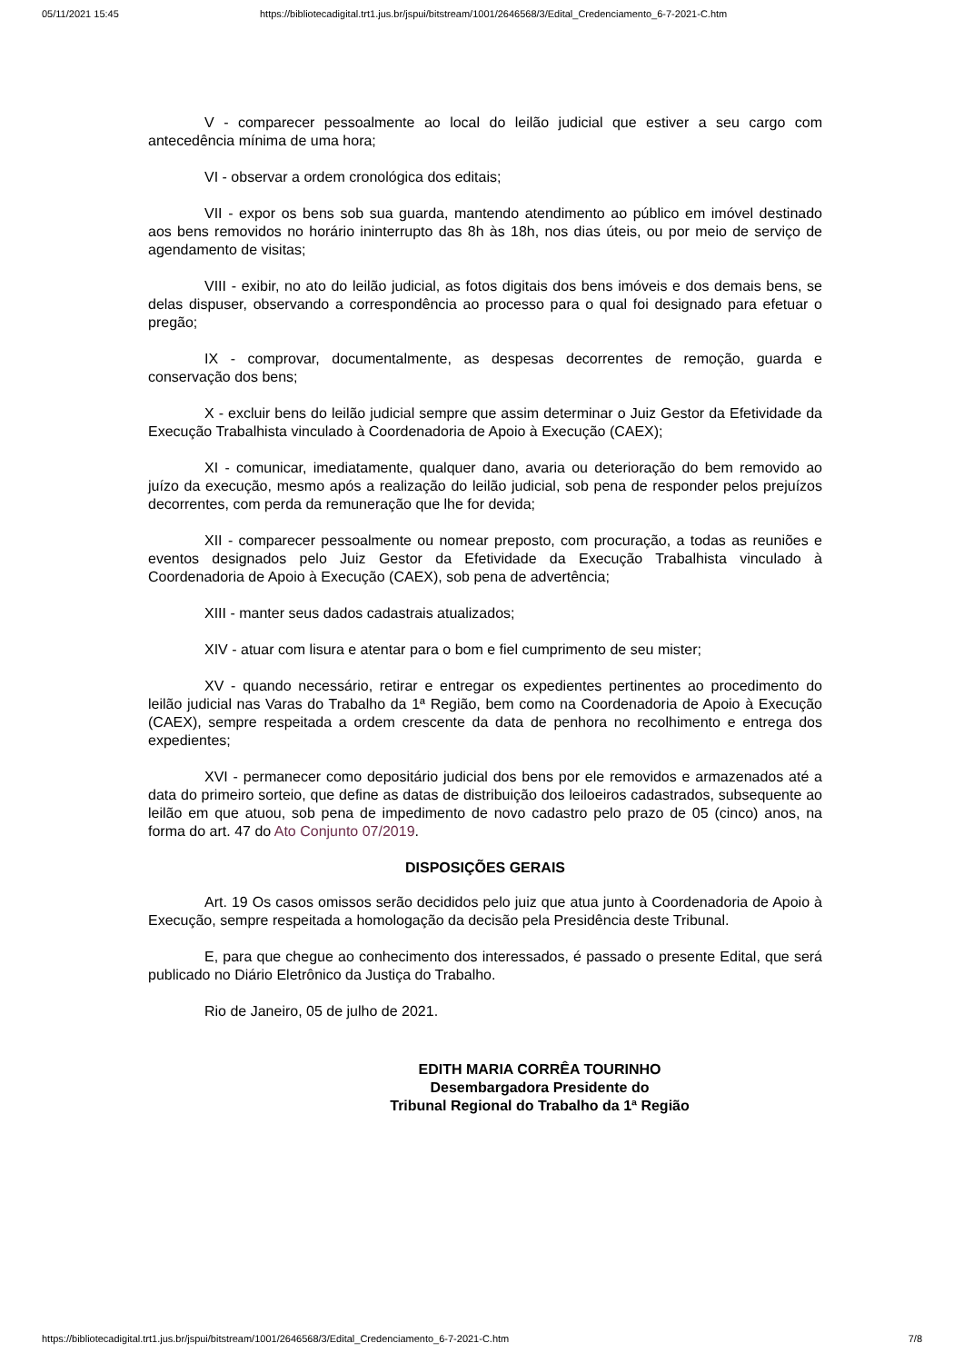05/11/2021 15:45 https://bibliotecadigital.trt1.jus.br/jspui/bitstream/1001/2646568/3/Edital_Credenciamento_6-7-2021-C.htm
V - comparecer pessoalmente ao local do leilão judicial que estiver a seu cargo com antecedência mínima de uma hora;
VI - observar a ordem cronológica dos editais;
VII - expor os bens sob sua guarda, mantendo atendimento ao público em imóvel destinado aos bens removidos no horário ininterrupto das 8h às 18h, nos dias úteis, ou por meio de serviço de agendamento de visitas;
VIII - exibir, no ato do leilão judicial, as fotos digitais dos bens imóveis e dos demais bens, se delas dispuser, observando a correspondência ao processo para o qual foi designado para efetuar o pregão;
IX - comprovar, documentalmente, as despesas decorrentes de remoção, guarda e conservação dos bens;
X - excluir bens do leilão judicial sempre que assim determinar o Juiz Gestor da Efetividade da Execução Trabalhista vinculado à Coordenadoria de Apoio à Execução (CAEX);
XI - comunicar, imediatamente, qualquer dano, avaria ou deterioração do bem removido ao juízo da execução, mesmo após a realização do leilão judicial, sob pena de responder pelos prejuízos decorrentes, com perda da remuneração que lhe for devida;
XII - comparecer pessoalmente ou nomear preposto, com procuração, a todas as reuniões e eventos designados pelo Juiz Gestor da Efetividade da Execução Trabalhista vinculado à Coordenadoria de Apoio à Execução (CAEX), sob pena de advertência;
XIII - manter seus dados cadastrais atualizados;
XIV - atuar com lisura e atentar para o bom e fiel cumprimento de seu mister;
XV - quando necessário, retirar e entregar os expedientes pertinentes ao procedimento do leilão judicial nas Varas do Trabalho da 1ª Região, bem como na Coordenadoria de Apoio à Execução (CAEX), sempre respeitada a ordem crescente da data de penhora no recolhimento e entrega dos expedientes;
XVI - permanecer como depositário judicial dos bens por ele removidos e armazenados até a data do primeiro sorteio, que define as datas de distribuição dos leiloeiros cadastrados, subsequente ao leilão em que atuou, sob pena de impedimento de novo cadastro pelo prazo de 05 (cinco) anos, na forma do art. 47 do Ato Conjunto 07/2019.
DISPOSIÇÕES GERAIS
Art. 19 Os casos omissos serão decididos pelo juiz que atua junto à Coordenadoria de Apoio à Execução, sempre respeitada a homologação da decisão pela Presidência deste Tribunal.
E, para que chegue ao conhecimento dos interessados, é passado o presente Edital, que será publicado no Diário Eletrônico da Justiça do Trabalho.
Rio de Janeiro, 05 de julho de 2021.
EDITH MARIA CORRÊA TOURINHO
Desembargadora Presidente do
Tribunal Regional do Trabalho da 1ª Região
https://bibliotecadigital.trt1.jus.br/jspui/bitstream/1001/2646568/3/Edital_Credenciamento_6-7-2021-C.htm 7/8